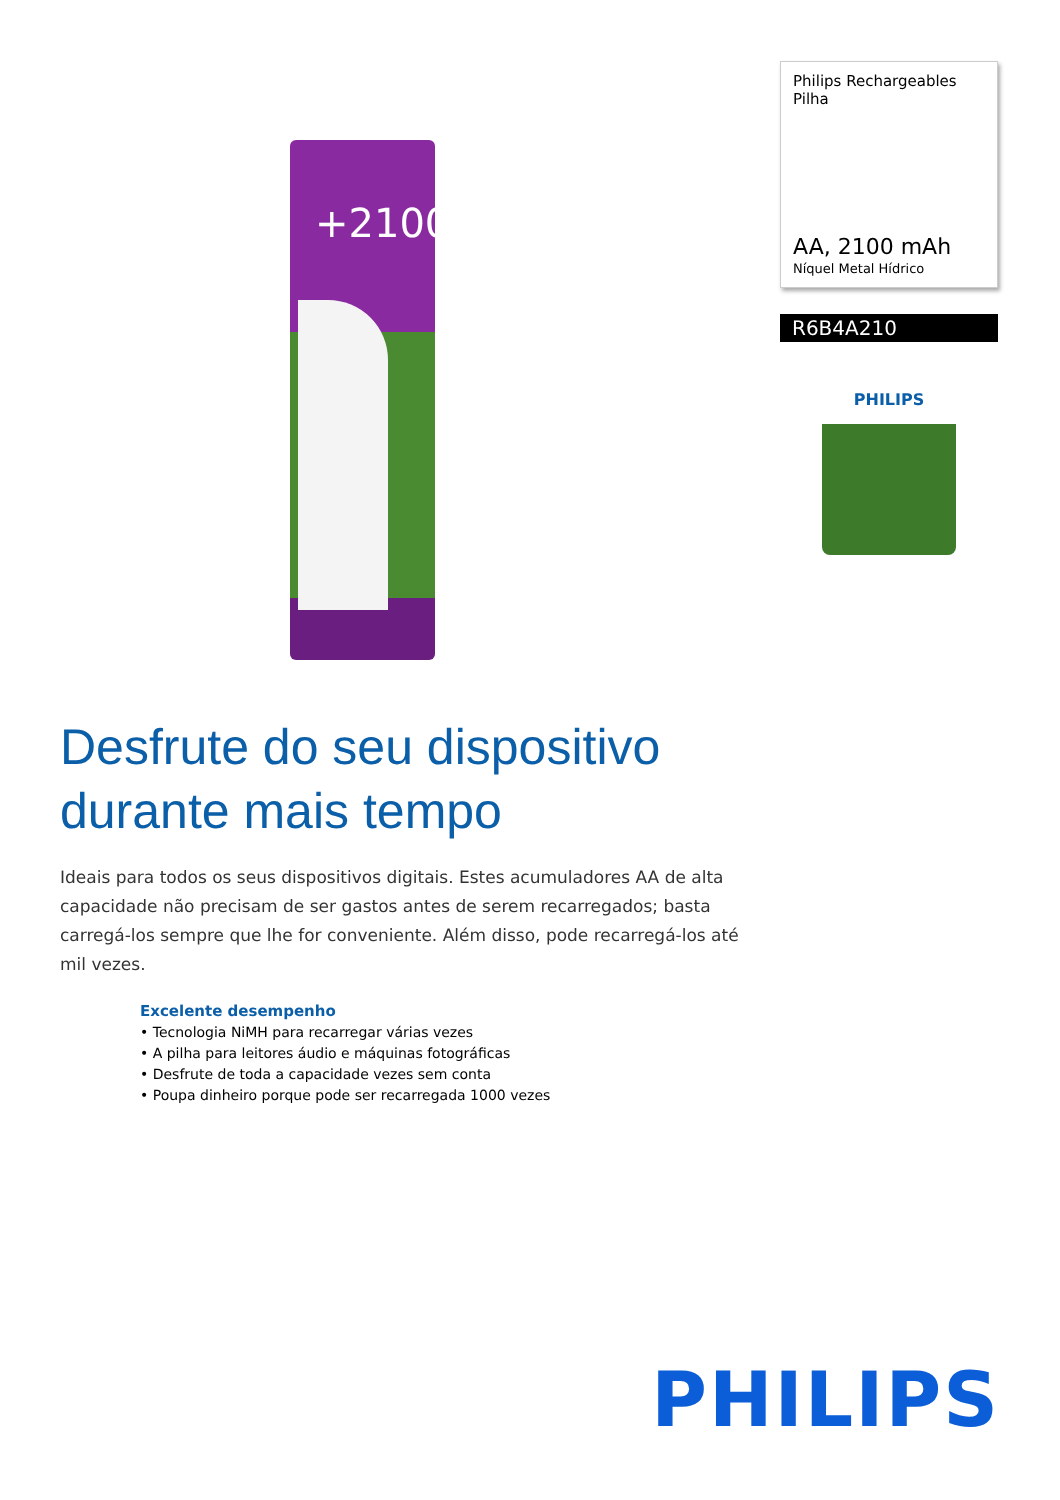+2100
Desfrute do seu dispositivo durante mais tempo
Ideais para todos os seus dispositivos digitais. Estes acumuladores AA de alta capacidade não precisam de ser gastos antes de serem recarregados; basta carregá-los sempre que lhe for conveniente. Além disso, pode recarregá-los até mil vezes.
Excelente desempenho
• Tecnologia NiMH para recarregar várias vezes
• A pilha para leitores áudio e máquinas fotográficas
• Desfrute de toda a capacidade vezes sem conta
• Poupa dinheiro porque pode ser recarregada 1000 vezes
Philips Rechargeables
Pilha
AA, 2100 mAh
Níquel Metal Hídrico
R6B4A210
PHILIPS
PHILIPS